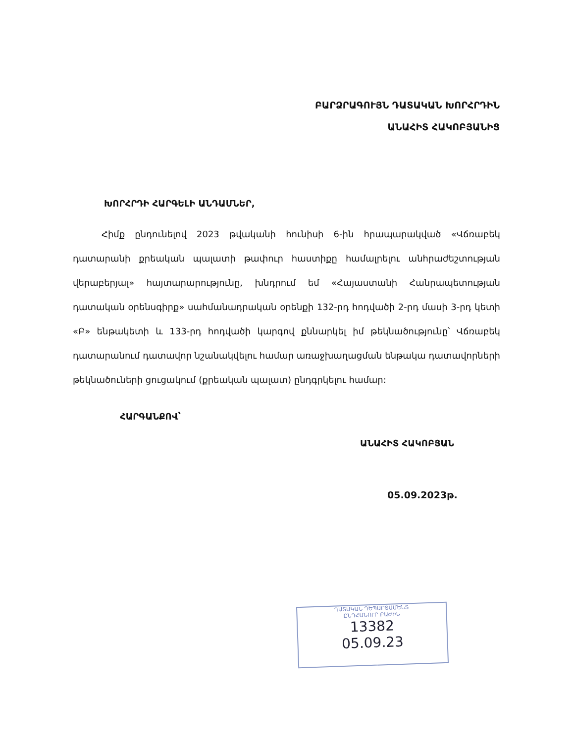ԲԱՐՁՐԱԳՈՒՅՆ ԴԱՏԱԿԱՆ ԽՈՐՀՐԴԻՆ
ԱՆԱՀԻՏ ՀԱԿՈԲՅԱՆԻՑ
ԽՈՐՀՐԴԻ ՀԱՐԳԵԼԻ ԱՆԴԱՄՆԵՐ,
Հիմք ընդունելով 2023 թվականի հունիսի 6-ին հրապարակված «Վճռաբեկ դատարանի քրեական պալատի թափուր հաստիքը համալրելու անհրաժեշտության վերաբերյալ» հայտարարությունը, խնդրում եմ «Հայաստանի Հանրապետության դատական օրենսգիրք» սահմանադրական օրենքի 132-րդ հոդվածի 2-րդ մասի 3-րդ կետի «Բ» ենթակետի և 133-րդ հոդվածի կարգով քննարկել իմ թեկնածությունը՝ Վճռաբեկ դատարանում դատավոր նշանակվելու համար առաջխաղացման ենթակա դատավորների թեկնածուների ցուցակում (քրեական պալատ) ընդգրկելու համար:
ՀԱՐԳԱՆՔՈՎ՝
ԱՆԱՀԻՏ ՀԱԿՈԲՅԱՆ
05.09.2023թ.
ԴԱՏԱԿԱՆ ԴԵՊԱՐՏԱՄԵՆՏ
ԸՆԴՀԱՆՈՒՐ ԲԱԺԻՆ
13382
05.09.23